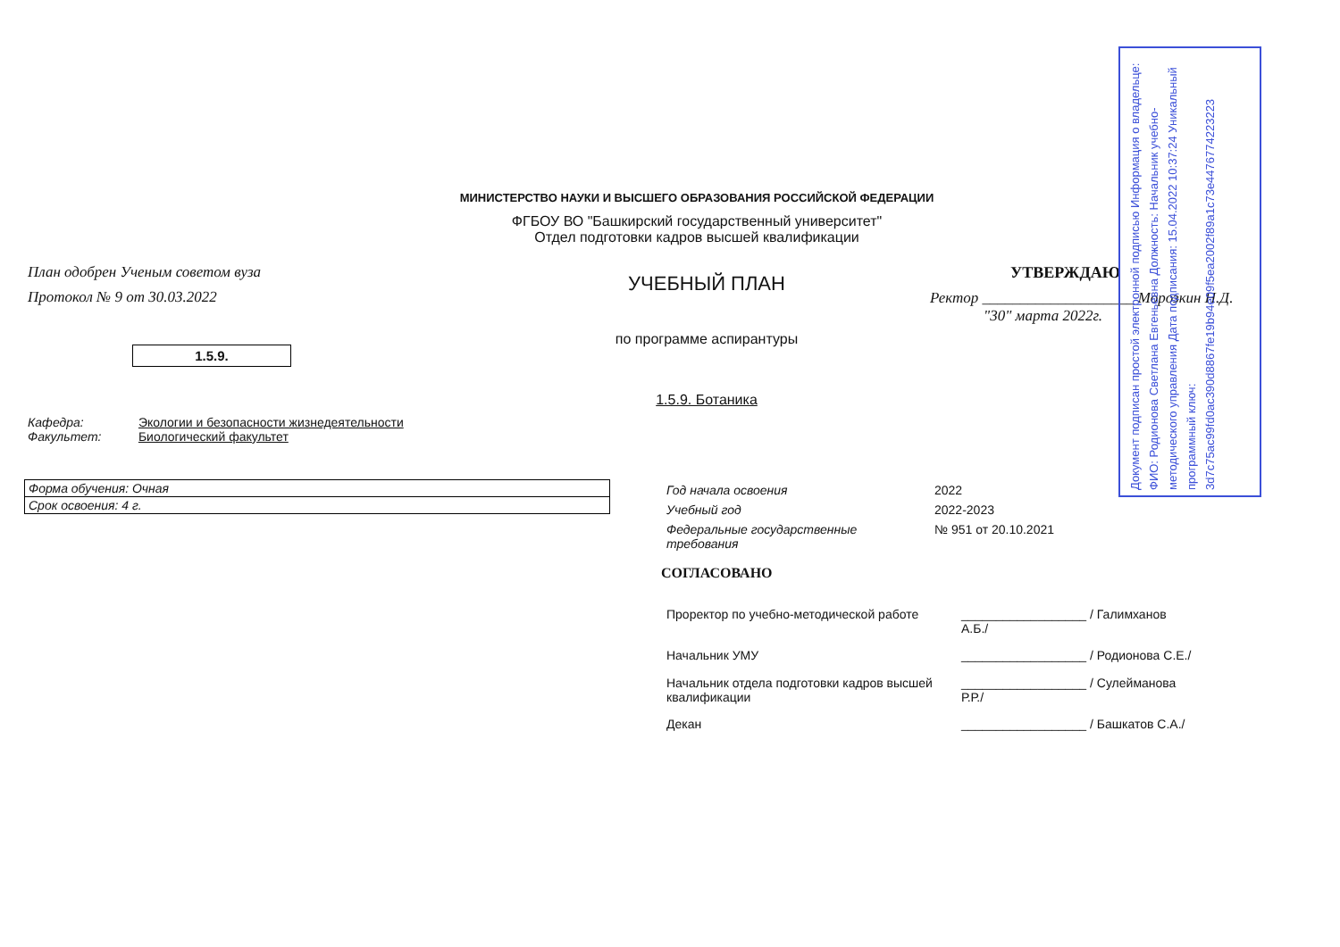Документ подписан простой электронной подписью Информация о владельце: ФИО: Родионова Светлана Евгеньевна Должность: Начальник учебно-методического управления Дата подписания: 15.04.2022 10:37:24 Уникальный программный ключ: 3d7c75ac99fd0ac390d8867fe19b94e09f5ea2002f89a1c73e4476774223223
МИНИСТЕРСТВО НАУКИ И ВЫСШЕГО ОБРАЗОВАНИЯ РОССИЙСКОЙ ФЕДЕРАЦИИ
ФГБОУ ВО "Башкирский государственный университет"
Отдел подготовки кадров высшей квалификации
План одобрен Ученым советом вуза
Протокол № 9 от 30.03.2022
1.5.9.
УЧЕБНЫЙ ПЛАН
по программе аспирантуры
1.5.9. Ботаника
УТВЕРЖДАЮ
Ректор ____________________ Морозкин Н.Д.
"30" марта 2022г.
Кафедра: Экологии и безопасности жизнедеятельности
Факультет: Биологический факультет
| Форма обучения: Очная |
| Срок освоения: 4 г. |
| Год начала освоения | 2022 |
| Учебный год | 2022-2023 |
| Федеральные государственные требования | № 951 от 20.10.2021 |
СОГЛАСОВАНО
| Проректор по учебно-методической работе | __________________ / Галимханов А.Б./ |
| Начальник УМУ | __________________ / Родионова С.Е./ |
| Начальник отдела подготовки кадров высшей квалификации | __________________ / Сулейманова Р.Р./ |
| Декан | __________________ / Башкатов С.А./ |